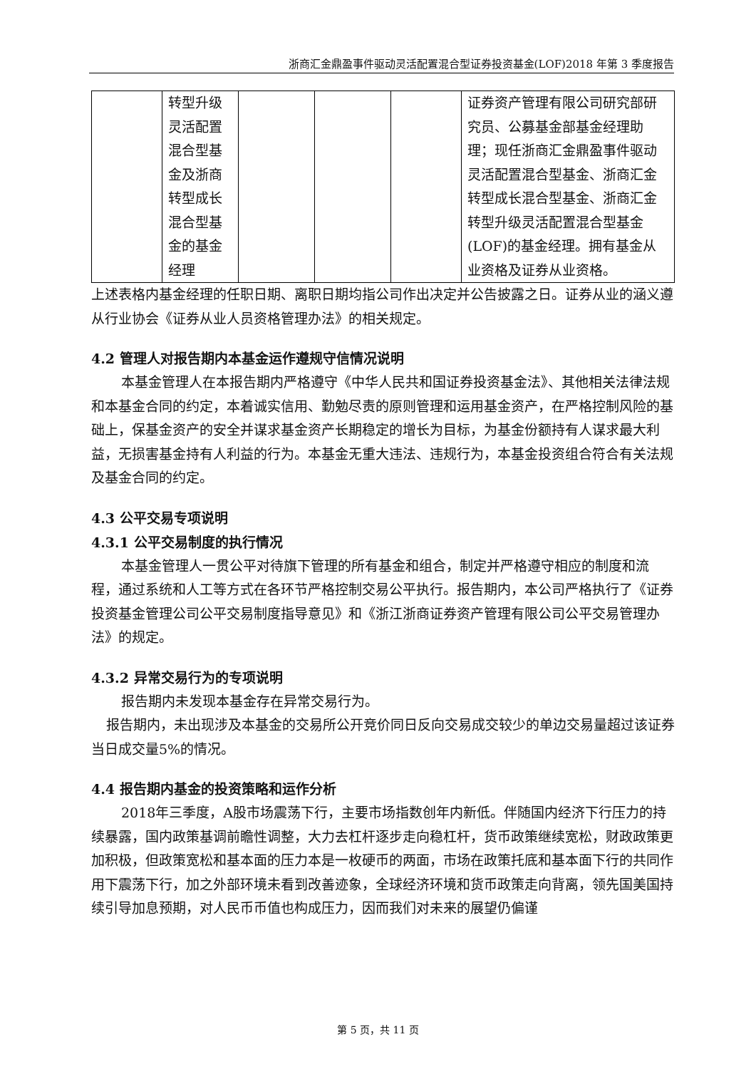浙商汇金鼎盈事件驱动灵活配置混合型证券投资基金(LOF)2018 年第 3 季度报告
| | 转型升级灵活配置混合型基金及浙商转型成长混合型基金的基金经理 | | | | 证券资产管理有限公司研究部研究员、公募基金部基金经理助理；现任浙商汇金鼎盈事件驱动灵活配置混合型基金、浙商汇金转型成长混合型基金、浙商汇金转型升级灵活配置混合型基金(LOF)的基金经理。拥有基金从业资格及证券从业资格。 |
上述表格内基金经理的任职日期、离职日期均指公司作出决定并公告披露之日。证券从业的涵义遵从行业协会《证券从业人员资格管理办法》的相关规定。
4.2 管理人对报告期内本基金运作遵规守信情况说明
本基金管理人在本报告期内严格遵守《中华人民共和国证券投资基金法》、其他相关法律法规和本基金合同的约定，本着诚实信用、勤勉尽责的原则管理和运用基金资产，在严格控制风险的基础上，保基金资产的安全并谋求基金资产长期稳定的增长为目标，为基金份额持有人谋求最大利益，无损害基金持有人利益的行为。本基金无重大违法、违规行为，本基金投资组合符合有关法规及基金合同的约定。
4.3 公平交易专项说明
4.3.1 公平交易制度的执行情况
本基金管理人一贯公平对待旗下管理的所有基金和组合，制定并严格遵守相应的制度和流程，通过系统和人工等方式在各环节严格控制交易公平执行。报告期内，本公司严格执行了《证券投资基金管理公司公平交易制度指导意见》和《浙江浙商证券资产管理有限公司公平交易管理办法》的规定。
4.3.2 异常交易行为的专项说明
报告期内未发现本基金存在异常交易行为。
报告期内，未出现涉及本基金的交易所公开竞价同日反向交易成交较少的单边交易量超过该证券当日成交量5%的情况。
4.4 报告期内基金的投资策略和运作分析
2018年三季度，A股市场震荡下行，主要市场指数创年内新低。伴随国内经济下行压力的持续暴露，国内政策基调前瞻性调整，大力去杠杆逐步走向稳杠杆，货币政策继续宽松，财政政策更加积极，但政策宽松和基本面的压力本是一枚硬币的两面，市场在政策托底和基本面下行的共同作用下震荡下行，加之外部环境未看到改善迹象，全球经济环境和货币政策走向背离，领先国美国持续引导加息预期，对人民币币值也构成压力，因而我们对未来的展望仍偏谨
第 5 页，共 11 页